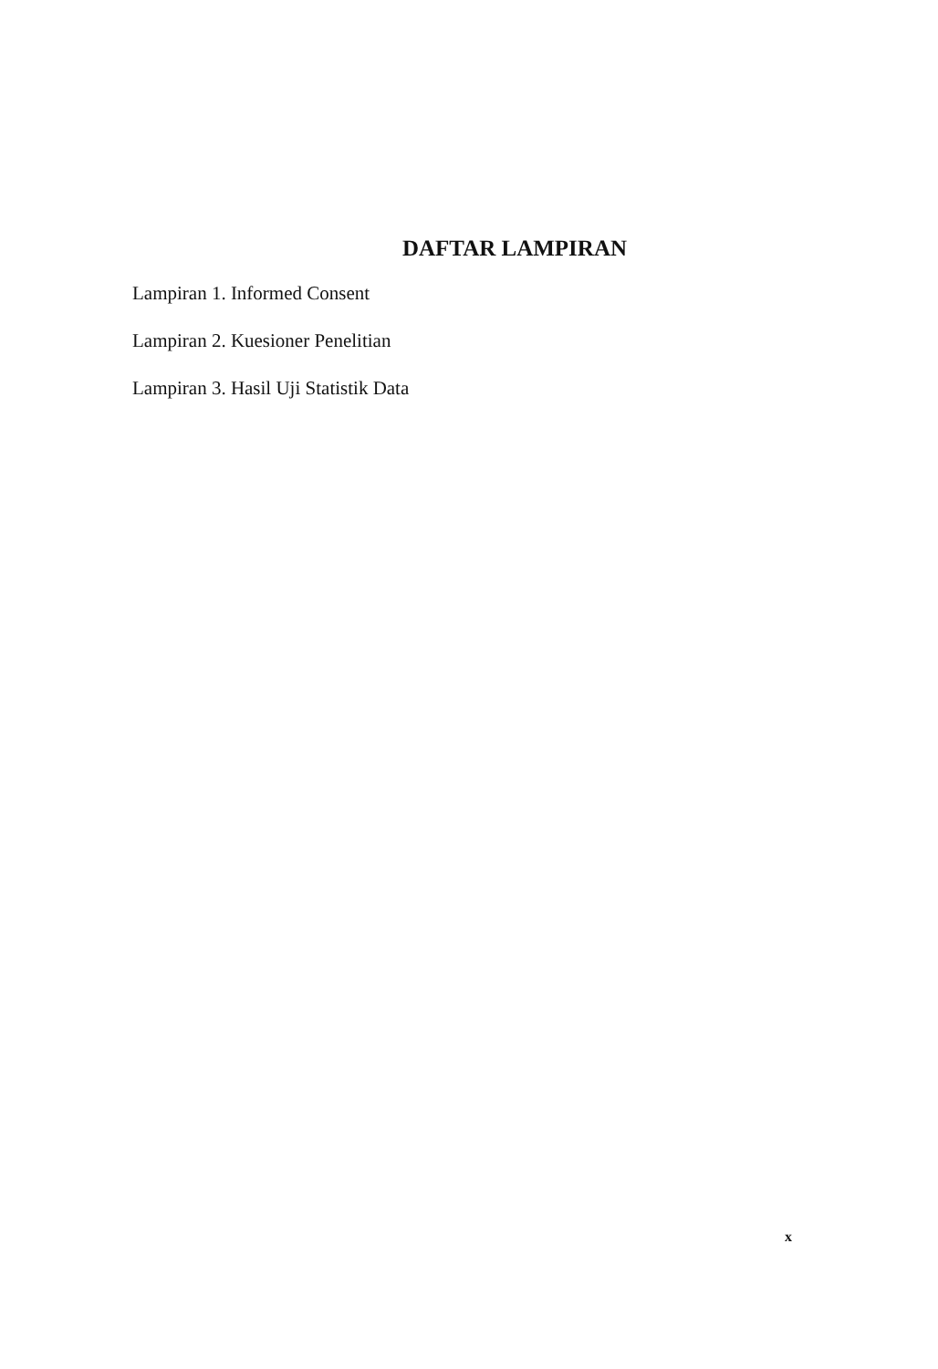DAFTAR LAMPIRAN
Lampiran 1. Informed Consent
Lampiran 2. Kuesioner Penelitian
Lampiran 3. Hasil Uji Statistik Data
x